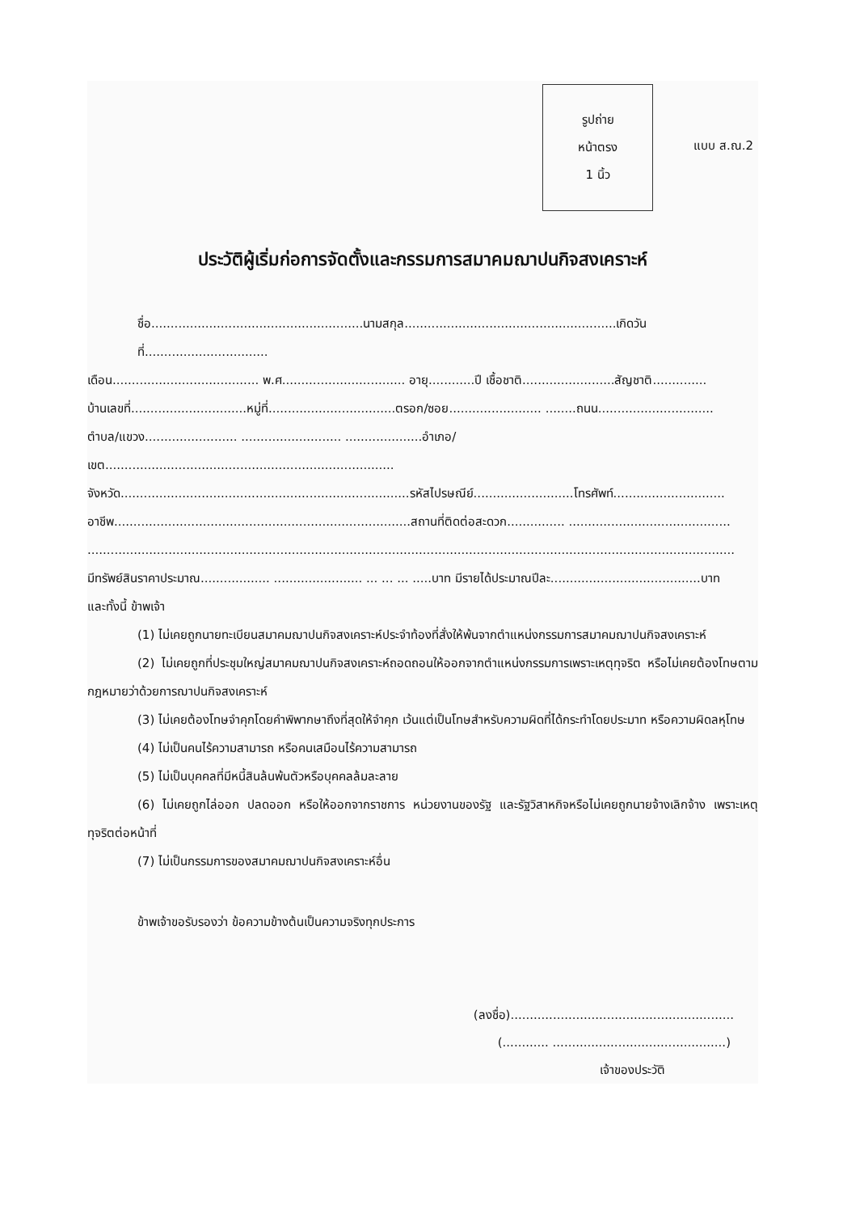รูปถ่าย
หน้าตรง
1 นิ้ว
แบบ ส.ณ.2
ประวัติผู้เริ่มก่อการจัดตั้งและกรรมการสมาคมฌาปนกิจสงเคราะห์
ชื่อ.......................................................นามสกุล.......................................................เกิดวันที่................................
เดือน...................................... พ.ศ................................ อายุ............ปี เชื้อชาติ........................สัญชาติ..............
บ้านเลขที่..............................หมู่ที่.................................ตรอก/ซอย........................ ........ถนน..............................
ตำบล/แขวง........................ .......................... ....................อำเภอ/เขต...........................................................................
จังหวัด...........................................................................รหัสไปรษณีย์..........................โทรศัพท์.............................
อาชีพ.............................................................................สถานที่ติดต่อสะดวก............... ..........................................
........................................................................................................................................................................
มีทรัพย์สินราคาประมาณ.................. ....................... ... ... ... .....บาท มีรายได้ประมาณปีละ.......................................บาท
และทั้งนี้ ข้าพเจ้า
(1) ไม่เคยถูกนายทะเบียนสมาคมฌาปนกิจสงเคราะห์ประจำท้องที่สั่งให้พ้นจากตำแหน่งกรรมการสมาคมฌาปนกิจสงเคราะห์
(2) ไม่เคยถูกที่ประชุมใหญ่สมาคมฌาปนกิจสงเคราะห์ถอดถอนให้ออกจากตำแหน่งกรรมการเพราะเหตุทุจริต หรือไม่เคยต้องโทษตามกฎหมายว่าด้วยการฌาปนกิจสงเคราะห์
(3) ไม่เคยต้องโทษจำคุกโดยคำพิพากษาถึงที่สุดให้จำคุก เว้นแต่เป็นโทษสำหรับความผิดที่ได้กระทำโดยประมาท หรือความผิดลหุโทษ
(4) ไม่เป็นคนไร้ความสามารถ หรือคนเสมือนไร้ความสามารถ
(5) ไม่เป็นบุคคลที่มีหนี้สินล้นพ้นตัวหรือบุคคลล้มละลาย
(6) ไม่เคยถูกไล่ออก ปลดออก หรือให้ออกจากราชการ หน่วยงานของรัฐ และรัฐวิสาหกิจหรือไม่เคยถูกนายจ้างเลิกจ้าง เพราะเหตุทุจริตต่อหน้าที่
(7) ไม่เป็นกรรมการของสมาคมฌาปนกิจสงเคราะห์อื่น
ข้าพเจ้าขอรับรองว่า ข้อความข้างต้นเป็นความจริงทุกประการ
(ลงชื่อ)..........................................................
(............ .............................................)
เจ้าของประวัติ